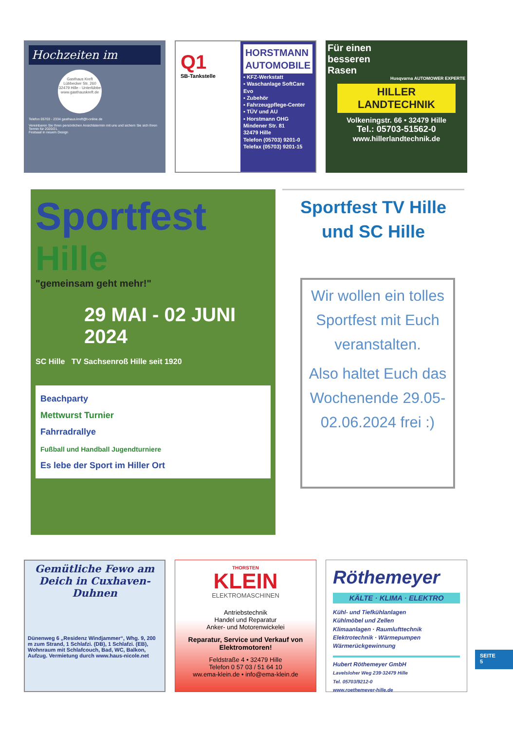Hochzeiten im
Gasthaus Kreft
Lübbecker Str. 260
32479 Hille - Unterlübbe
www.gasthauskreft.de
Telefon 05703 - 2334 gasthaus.kreft@t-online.de
Vereinbaren Sie Ihren persönlichen Ansichtstermin mit uns und sichern Sie sich Ihren Termin für 2020/21.
Festsaal in neuem Design
Q1
SB-Tankstelle
HORSTMANN
AUTOMOBILE
▪ KFZ-Werkstatt
▪ Waschanlage SoftCare Evo
▪ Zubehör
▪ Fahrzeugpflege-Center
▪ TÜV und AU
▪ Horstmann OHG
Mindener Str. 81
32479 Hille
Telefon (05703) 9201-0
Telefax (05703) 9201-15
Für einen
besseren
Rasen
Husqvarna AUTOMOWER EXPERTE
HILLER
LANDTECHNIK
Volkeningstr. 66 • 32479 Hille
Tel.: 05703-51562-0
www.hillerlandtechnik.de
Sportfest
Hille
"gemeinsam geht mehr!"
29 MAI - 02 JUNI 2024
SC Hille TV Sachsenroß Hille seit 1920
Beachparty
Mettwurst Turnier
Fahrradrallye
Fußball und Handball Jugendturniere
Es lebe der Sport im Hiller Ort
Sportfest TV Hille
und SC Hille
Wir wollen ein tolles Sportfest mit Euch veranstalten.
Also haltet Euch das Wochenende 29.05-02.06.2024 frei :)
Gemütliche Fewo am Deich in Cuxhaven-Duhnen
Dünenweg 6 „Residenz Windjammer“, Whg. 9, 200 m zum Strand, 1 Schlafzi. (DB), 1 Schlafzi. (EB), Wohnraum mit Schlafcouch, Bad, WC, Balkon, Aufzug. Vermietung durch www.haus-nicole.net
THORSTEN
KLEIN
ELEKTROMASCHINEN
Antriebstechnik
Handel und Reparatur
Anker- und Motorenwickelei
Reparatur, Service und Verkauf von Elektromotoren!
Feldstraße 4 • 32479 Hille
Telefon 0 57 03 / 51 64 10
ww.ema-klein.de • info@ema-klein.de
Röthemeyer
KÄLTE · KLIMA · ELEKTRO
Kühl- und Tiefkühlanlagen
Kühlmöbel und Zellen
Klimaanlagen · Raumlufttechnik
Elektrotechnik · Wärmepumpen
Wärmerückgewinnung
Hubert Röthemeyer GmbH
Lavelsloher Weg 239·32479 Hille
Tel. 05703/9212-0
www.roethemeyer-hille.de
SEITE
5